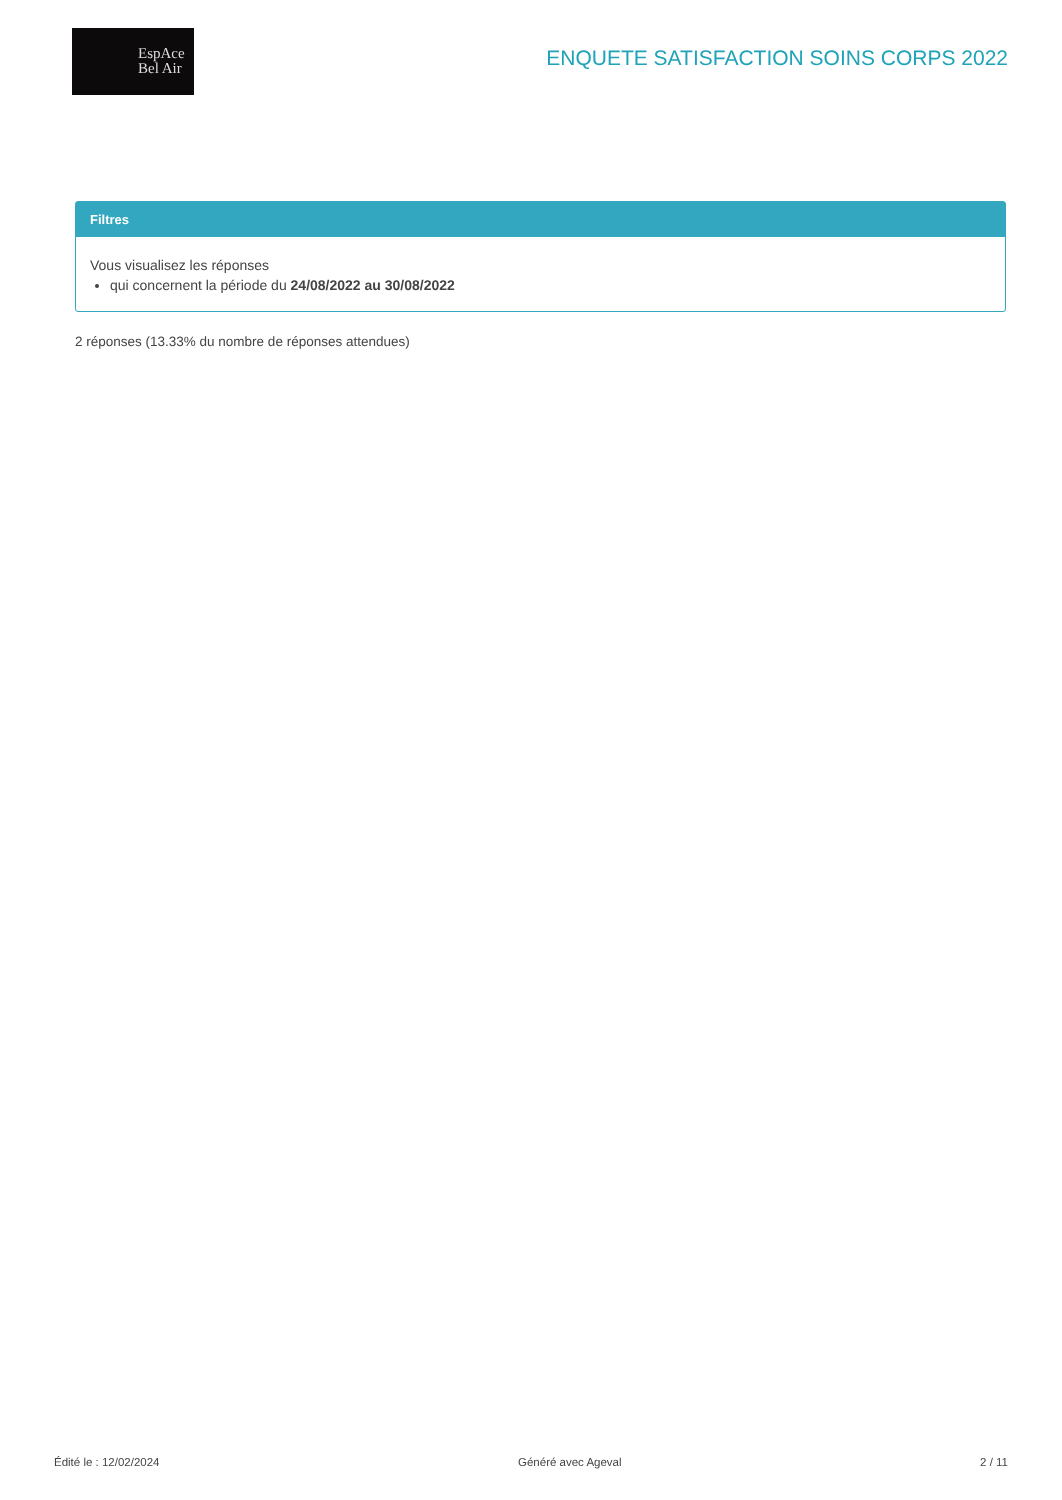EspAce
Bel Air
ENQUETE SATISFACTION SOINS CORPS 2022
Filtres
Vous visualisez les réponses
qui concernent la période du 24/08/2022 au 30/08/2022
2 réponses (13.33% du nombre de réponses attendues)
Édité le : 12/02/2024 Généré avec Ageval 2 / 11